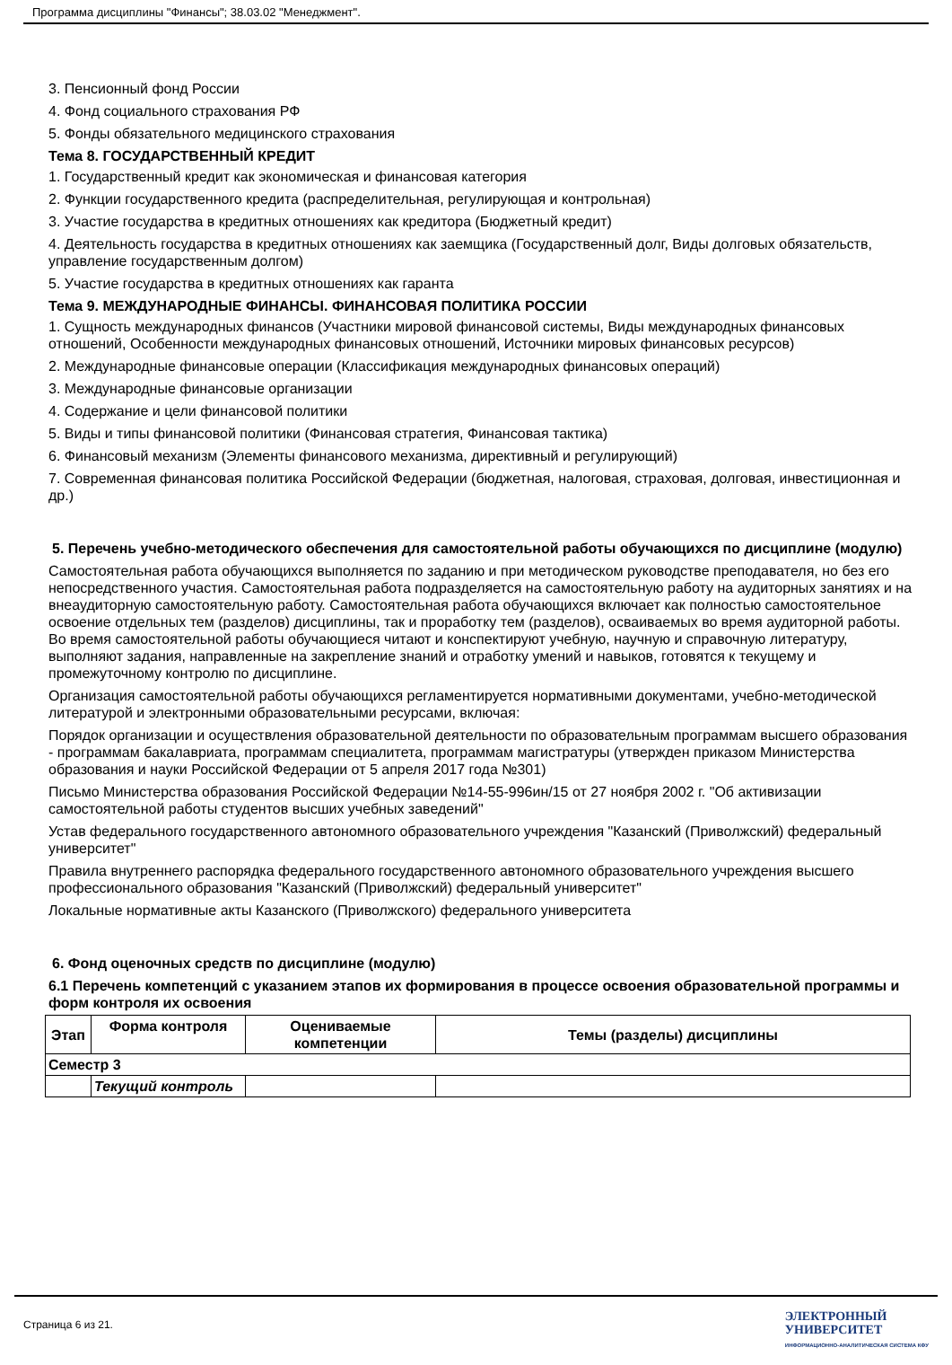Программа дисциплины "Финансы"; 38.03.02 "Менеджмент".
3. Пенсионный фонд России
4. Фонд социального страхования РФ
5. Фонды обязательного медицинского страхования
Тема 8. ГОСУДАРСТВЕННЫЙ КРЕДИТ
1. Государственный кредит как экономическая и финансовая категория
2. Функции государственного кредита (распределительная, регулирующая и контрольная)
3. Участие государства в кредитных отношениях как кредитора (Бюджетный кредит)
4. Деятельность государства в кредитных отношениях как заемщика (Государственный долг, Виды долговых обязательств, управление государственным долгом)
5. Участие государства в кредитных отношениях как гаранта
Тема 9. МЕЖДУНАРОДНЫЕ ФИНАНСЫ. ФИНАНСОВАЯ ПОЛИТИКА РОССИИ
1. Сущность международных финансов (Участники мировой финансовой системы, Виды международных финансовых отношений, Особенности международных финансовых отношений, Источники мировых финансовых ресурсов)
2. Международные финансовые операции (Классификация международных финансовых операций)
3. Международные финансовые организации
4. Содержание и цели финансовой политики
5. Виды и типы финансовой политики (Финансовая стратегия, Финансовая тактика)
6. Финансовый механизм (Элементы финансового механизма, директивный и регулирующий)
7. Современная финансовая политика Российской Федерации (бюджетная, налоговая, страховая, долговая, инвестиционная и др.)
5. Перечень учебно-методического обеспечения для самостоятельной работы обучающихся по дисциплине (модулю)
Самостоятельная работа обучающихся выполняется по заданию и при методическом руководстве преподавателя, но без его непосредственного участия. Самостоятельная работа подразделяется на самостоятельную работу на аудиторных занятиях и на внеаудиторную самостоятельную работу. Самостоятельная работа обучающихся включает как полностью самостоятельное освоение отдельных тем (разделов) дисциплины, так и проработку тем (разделов), осваиваемых во время аудиторной работы. Во время самостоятельной работы обучающиеся читают и конспектируют учебную, научную и справочную литературу, выполняют задания, направленные на закрепление знаний и отработку умений и навыков, готовятся к текущему и промежуточному контролю по дисциплине.
Организация самостоятельной работы обучающихся регламентируется нормативными документами, учебно-методической литературой и электронными образовательными ресурсами, включая:
Порядок организации и осуществления образовательной деятельности по образовательным программам высшего образования - программам бакалавриата, программам специалитета, программам магистратуры (утвержден приказом Министерства образования и науки Российской Федерации от 5 апреля 2017 года №301)
Письмо Министерства образования Российской Федерации №14-55-996ин/15 от 27 ноября 2002 г. "Об активизации самостоятельной работы студентов высших учебных заведений"
Устав федерального государственного автономного образовательного учреждения "Казанский (Приволжский) федеральный университет"
Правила внутреннего распорядка федерального государственного автономного образовательного учреждения высшего профессионального образования "Казанский (Приволжский) федеральный университет"
Локальные нормативные акты Казанского (Приволжского) федерального университета
6. Фонд оценочных средств по дисциплине (модулю)
6.1 Перечень компетенций с указанием этапов их формирования в процессе освоения образовательной программы и форм контроля их освоения
| Этап | Форма контроля | Оцениваемые компетенции | Темы (разделы) дисциплины |
| --- | --- | --- | --- |
| Семестр 3 | | | |
| | Текущий контроль | | |
Страница 6 из 21.
ЭЛЕКТРОННЫЙ
УНИВЕРСИТЕТ
ИНФОРМАЦИОННО-АНАЛИТИЧЕСКАЯ СИСТЕМА КФУ